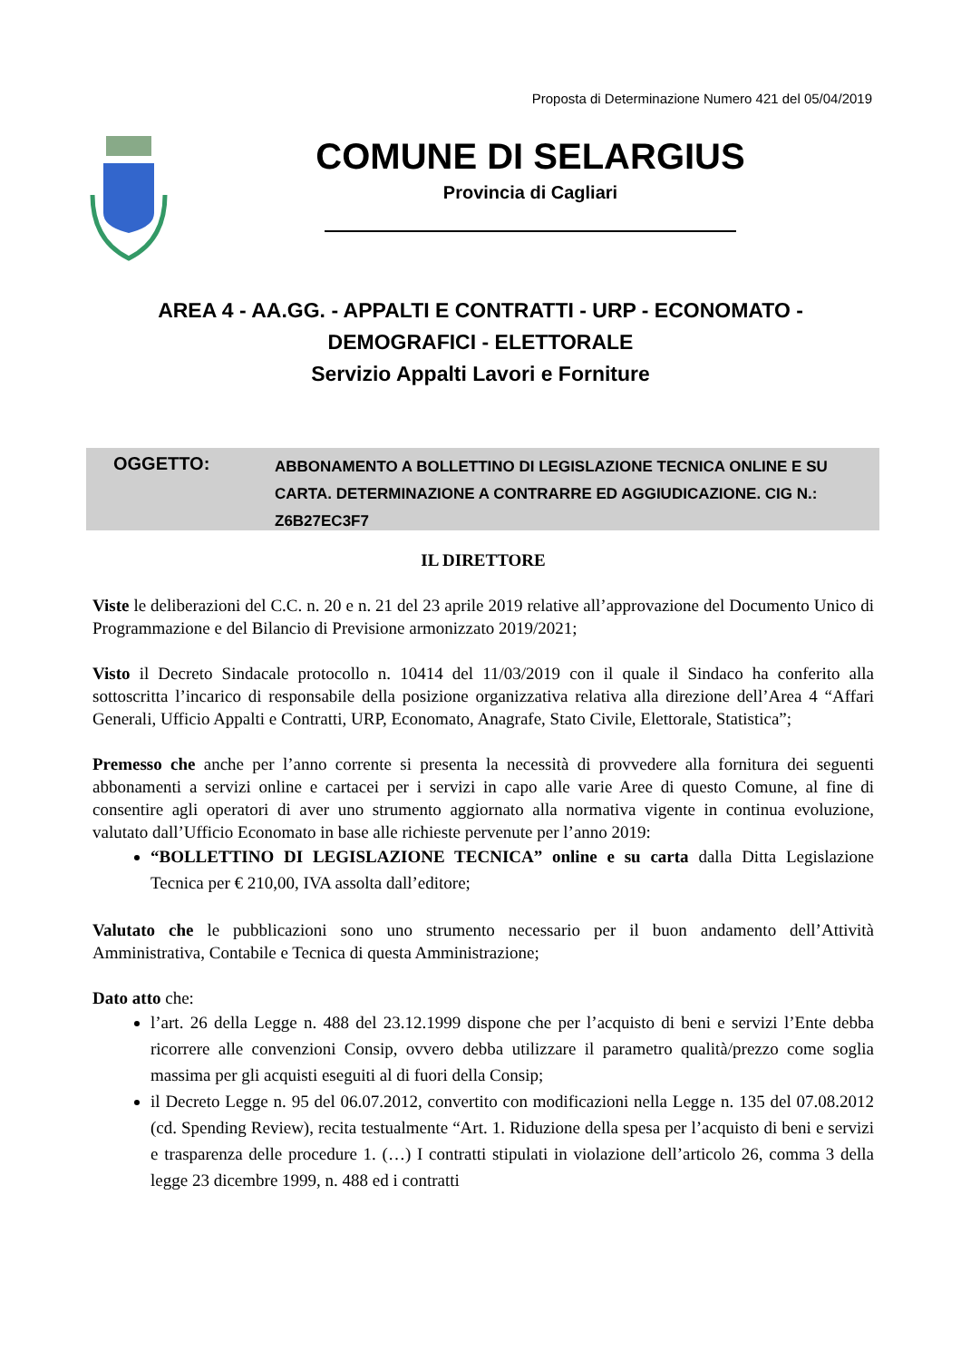Proposta di Determinazione Numero 421 del 05/04/2019
COMUNE DI SELARGIUS
Provincia di Cagliari
AREA 4 - AA.GG. - APPALTI E CONTRATTI - URP - ECONOMATO -
DEMOGRAFICI - ELETTORALE
Servizio Appalti Lavori e Forniture
OGGETTO:
ABBONAMENTO A BOLLETTINO DI LEGISLAZIONE TECNICA ONLINE E SU CARTA. DETERMINAZIONE A CONTRARRE ED AGGIUDICAZIONE. CIG N.: Z6B27EC3F7
IL DIRETTORE
Viste le deliberazioni del C.C. n. 20 e n. 21 del 23 aprile 2019 relative all’approvazione del Documento Unico di Programmazione e del Bilancio di Previsione armonizzato 2019/2021;
Visto il Decreto Sindacale protocollo n. 10414 del 11/03/2019 con il quale il Sindaco ha conferito alla sottoscritta l’incarico di responsabile della posizione organizzativa relativa alla direzione dell’Area 4 “Affari Generali, Ufficio Appalti e Contratti, URP, Economato, Anagrafe, Stato Civile, Elettorale, Statistica”;
Premesso che anche per l’anno corrente si presenta la necessità di provvedere alla fornitura dei seguenti abbonamenti a servizi online e cartacei per i servizi in capo alle varie Aree di questo Comune, al fine di consentire agli operatori di aver uno strumento aggiornato alla normativa vigente in continua evoluzione, valutato dall’Ufficio Economato in base alle richieste pervenute per l’anno 2019:
“BOLLETTINO DI LEGISLAZIONE TECNICA” online e su carta dalla Ditta Legislazione Tecnica per € 210,00, IVA assolta dall’editore;
Valutato che le pubblicazioni sono uno strumento necessario per il buon andamento dell’Attività Amministrativa, Contabile e Tecnica di questa Amministrazione;
Dato atto che:
l’art. 26 della Legge n. 488 del 23.12.1999 dispone che per l’acquisto di beni e servizi l’Ente debba ricorrere alle convenzioni Consip, ovvero debba utilizzare il parametro qualità/prezzo come soglia massima per gli acquisti eseguiti al di fuori della Consip;
il Decreto Legge n. 95 del 06.07.2012, convertito con modificazioni nella Legge n. 135 del 07.08.2012 (cd. Spending Review), recita testualmente “Art. 1. Riduzione della spesa per l’acquisto di beni e servizi e trasparenza delle procedure 1. (…) I contratti stipulati in violazione dell’articolo 26, comma 3 della legge 23 dicembre 1999, n. 488 ed i contratti